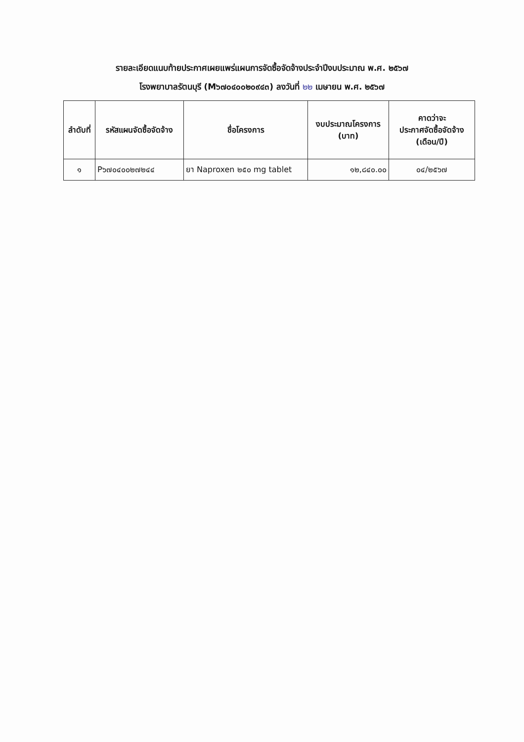รายละเอียดแนบท้ายประกาศเผยแพร่แผนการจัดซื้อจัดจ้างประจำปีงบประมาณ พ.ศ. ๒๕๖๗
โรงพยาบาลรัตนบุรี (M๖๗๐๔๐๐๒๐๙๔๓) ลงวันที่ ๒๒ เมษายน พ.ศ. ๒๕๖๗
| ลำดับที่ | รหัสแผนจัดซื้อจัดจ้าง | ชื่อโครงการ | งบประมาณโครงการ (บาท) | คาดว่าจะ ประกาศจัดซื้อจัดจ้าง (เดือน/ปี) |
| --- | --- | --- | --- | --- |
| ๑ | P๖๗๐๔๐๐๒๗๒๔๔ | ยา Naproxen ๒๕๐ mg tablet | ๑๒,๘๔๐.๐๐ | ๐๔/๒๕๖๗ |